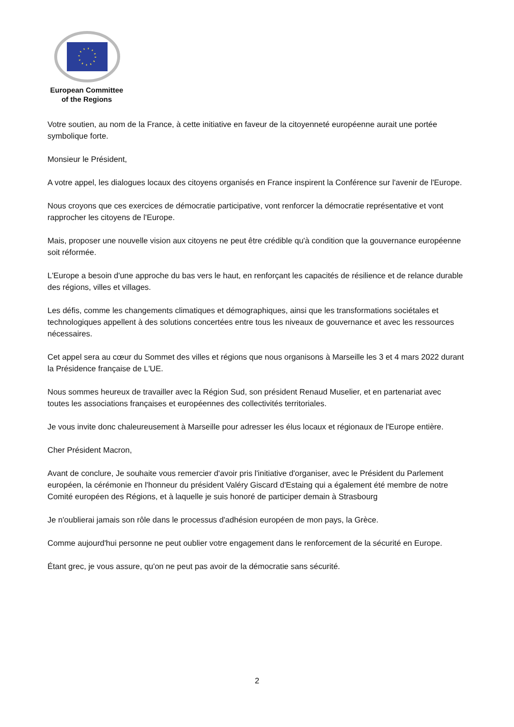European Committee
of the Regions
Votre soutien, au nom de la France, à cette initiative en faveur de la citoyenneté européenne aurait une portée symbolique forte.
Monsieur le Président,
A votre appel, les dialogues locaux des citoyens organisés en France inspirent la Conférence sur l'avenir de l'Europe.
Nous croyons que ces exercices de démocratie participative, vont renforcer la démocratie représentative et vont rapprocher les citoyens de l'Europe.
Mais, proposer une nouvelle vision aux citoyens ne peut être crédible qu'à condition que la gouvernance européenne soit réformée.
L'Europe a besoin d'une approche du bas vers le haut, en renforçant les capacités de résilience et de relance durable des régions, villes et villages.
Les défis, comme les changements climatiques et démographiques, ainsi que les transformations sociétales et technologiques appellent à des solutions concertées entre tous les niveaux de gouvernance et avec les ressources nécessaires.
Cet appel sera au cœur du Sommet des villes et régions que nous organisons à Marseille les 3 et 4 mars 2022 durant la Présidence française de L'UE.
Nous sommes heureux de travailler avec la Région Sud, son président Renaud Muselier, et en partenariat avec toutes les associations françaises et européennes des collectivités territoriales.
Je vous invite donc chaleureusement à Marseille pour adresser les élus locaux et régionaux de l'Europe entière.
Cher Président Macron,
Avant de conclure, Je souhaite vous remercier d'avoir pris l'initiative d'organiser, avec le Président du Parlement européen, la cérémonie en l'honneur du président Valéry Giscard d'Estaing qui a également été membre de notre Comité européen des Régions, et à laquelle je suis honoré de participer demain à Strasbourg
Je n'oublierai jamais son rôle dans le processus d'adhésion européen de mon pays, la Grèce.
Comme aujourd'hui personne ne peut oublier votre engagement dans le renforcement de la sécurité en Europe.
Étant grec, je vous assure, qu'on ne peut pas avoir de la démocratie sans sécurité.
2